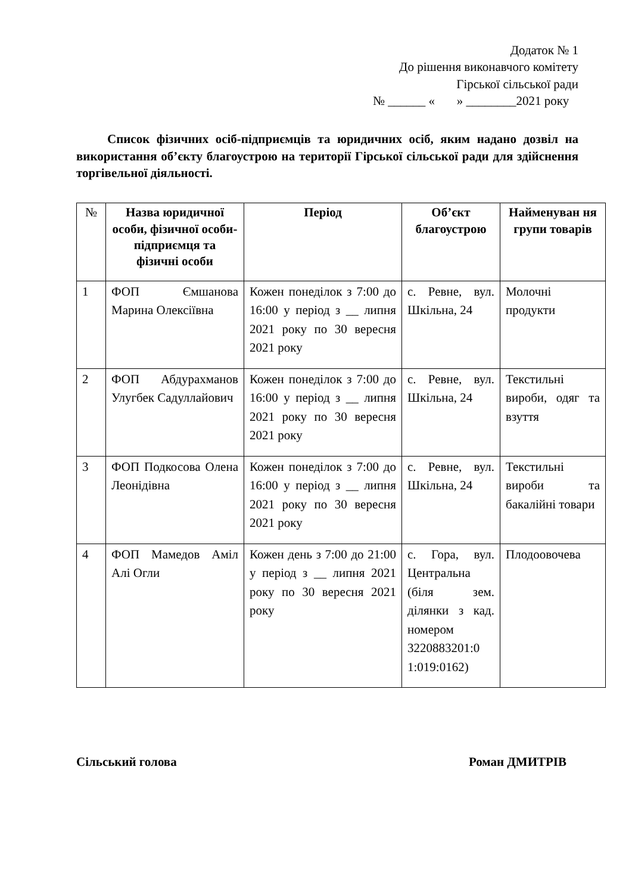Додаток № 1
До рішення виконавчого комітету
Гірської сільської ради
№ ______ « » ________2021 року
Список фізичних осіб-підприємців та юридичних осіб, яким надано дозвіл на використання об’єкту благоустрою на території Гірської сільської ради для здійснення торгівельної діяльності.
| № | Назва юридичної особи, фізичної особи-підприємця та фізичні особи | Період | Об’єкт благоустрою | Найменуван ня групи товарів |
| --- | --- | --- | --- | --- |
| 1 | ФОП Ємшанова Марина Олексіївна | Кожен понеділок з 7:00 до 16:00 у період з __ липня 2021 року по 30 вересня 2021 року | с. Ревне, вул. Шкільна, 24 | Молочні продукти |
| 2 | ФОП Абдурахманов Улугбек Садуллайович | Кожен понеділок з 7:00 до 16:00 у період з __ липня 2021 року по 30 вересня 2021 року | с. Ревне, вул. Шкільна, 24 | Текстильні вироби, одяг та взуття |
| 3 | ФОП Подкосова Олена Леонідівна | Кожен понеділок з 7:00 до 16:00 у період з __ липня 2021 року по 30 вересня 2021 року | с. Ревне, вул. Шкільна, 24 | Текстильні вироби та бакалійні товари |
| 4 | ФОП Мамедов Аміл Алі Огли | Кожен день з 7:00 до 21:00 у період з __ липня 2021 року по 30 вересня 2021 року | с. Гора, вул. Центральна (біля зем. ділянки з кад. номером 3220883201:0 1:019:0162) | Плодоовочева |
Сільський голова Роман ДМИТРІВ